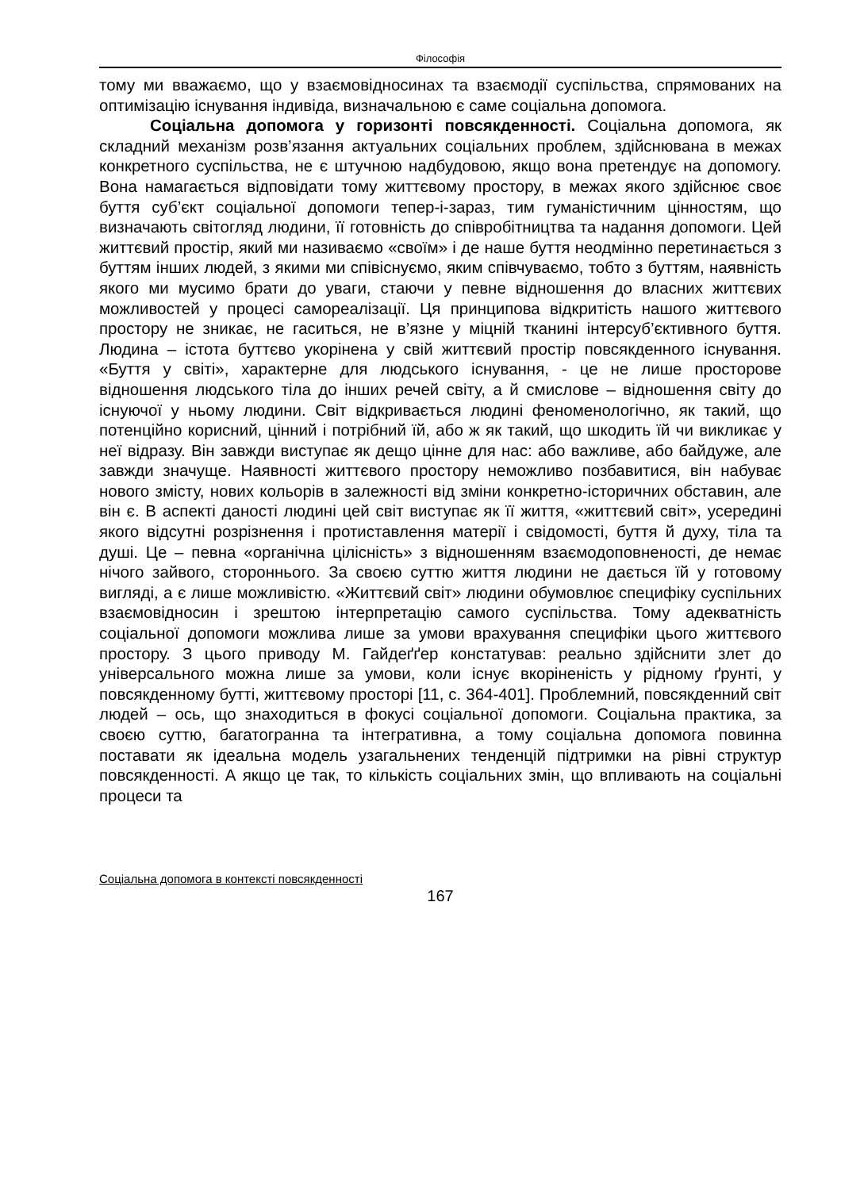Філософія
тому ми вважаємо, що у взаємовідносинах та взаємодії суспільства, спрямованих на оптимізацію існування індивіда, визначальною є саме соціальна допомога.
Соціальна допомога у горизонті повсякденності. Соціальна допомога, як складний механізм розв’язання актуальних соціальних проблем, здійснювана в межах конкретного суспільства, не є штучною надбудовою, якщо вона претендує на допомогу. Вона намагається відповідати тому життєвому простору, в межах якого здійснює своє буття суб’єкт соціальної допомоги тепер-і-зараз, тим гуманістичним цінностям, що визначають світогляд людини, її готовність до співробітництва та надання допомоги. Цей життєвий простір, який ми називаємо «своїм» і де наше буття неодмінно перетинається з буттям інших людей, з якими ми співіснуємо, яким співчуваємо, тобто з буттям, наявність якого ми мусимо брати до уваги, стаючи у певне відношення до власних життєвих можливостей у процесі самореалізації. Ця принципова відкритість нашого життєвого простору не зникає, не гаситься, не в’язне у міцній тканині інтерсуб’єктивного буття. Людина – істота буттєво укорінена у свій життєвий простір повсякденного існування. «Буття у світі», характерне для людського існування, - це не лише просторове відношення людського тіла до інших речей світу, а й смислове – відношення світу до існуючої у ньому людини. Світ відкривається людині феноменологічно, як такий, що потенційно корисний, цінний і потрібний їй, або ж як такий, що шкодить їй чи викликає у неї відразу. Він завжди виступає як дещо цінне для нас: або важливе, або байдуже, але завжди значуще. Наявності життєвого простору неможливо позбавитися, він набуває нового змісту, нових кольорів в залежності від зміни конкретно-історичних обставин, але він є. В аспекті даності людині цей світ виступає як її життя, «життєвий світ», усередині якого відсутні розрізнення і протиставлення матерії і свідомості, буття й духу, тіла та душі. Це – певна «органічна цілісність» з відношенням взаємодоповненості, де немає нічого зайвого, стороннього. За своєю суттю життя людини не дається їй у готовому вигляді, а є лише можливістю. «Життєвий світ» людини обумовлює специфіку суспільних взаємовідносин і зрештою інтерпретацію самого суспільства. Тому адекватність соціальної допомоги можлива лише за умови врахування специфіки цього життєвого простору. З цього приводу М. Гайдеґґер констатував: реально здійснити злет до універсального можна лише за умови, коли існує вкоріненість у рідному ґрунті, у повсякденному бутті, життєвому просторі [11, с. 364-401]. Проблемний, повсякденний світ людей – ось, що знаходиться в фокусі соціальної допомоги. Соціальна практика, за своєю суттю, багатогранна та інтегративна, а тому соціальна допомога повинна поставати як ідеальна модель узагальнених тенденцій підтримки на рівні структур повсякденності. А якщо це так, то кількість соціальних змін, що впливають на соціальні процеси та
Соціальна допомога в контексті повсякденності
167